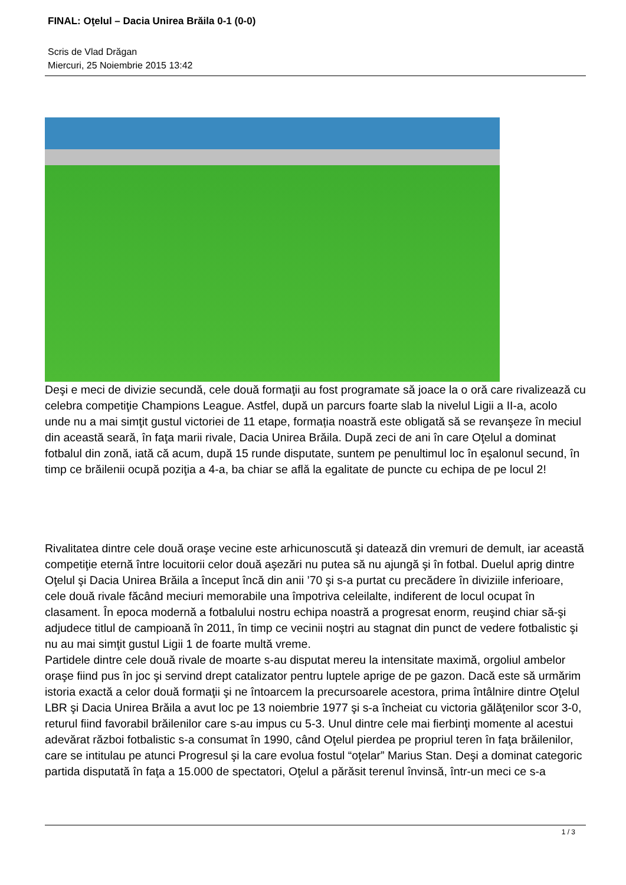FINAL: Oţelul – Dacia Unirea Brăila 0-1 (0-0)
Scris de Vlad Drăgan
Miercuri, 25 Noiembrie 2015 13:42
Deşi e meci de divizie secundă, cele două formaţii au fost programate să joace la o oră care rivalizează cu celebra competiţie Champions League. Astfel, după un parcurs foarte slab la nivelul Ligii a II-a, acolo unde nu a mai simţit gustul victoriei de 11 etape, formația noastră este obligată să se revanşeze în meciul din această seară, în faţa marii rivale, Dacia Unirea Brăila. După zeci de ani în care Oţelul a dominat fotbalul din zonă, iată că acum, după 15 runde disputate, suntem pe penultimul loc în eşalonul secund, în timp ce brăilenii ocupă poziţia a 4-a, ba chiar se aflǎ la egalitate de puncte cu echipa de pe locul 2!
Rivalitatea dintre cele două oraşe vecine este arhicunoscută şi datează din vremuri de demult, iar această competiţie eternă între locuitorii celor două aşezări nu putea să nu ajungă şi în fotbal. Duelul aprig dintre Oţelul şi Dacia Unirea Brăila a început încă din anii ’70 şi s-a purtat cu precădere în diviziile inferioare, cele două rivale făcând meciuri memorabile una împotriva celeilalte, indiferent de locul ocupat în clasament. În epoca modernă a fotbalului nostru echipa noastră a progresat enorm, reuşind chiar să-şi adjudece titlul de campioană în 2011, în timp ce vecinii noştri au stagnat din punct de vedere fotbalistic şi nu au mai simţit gustul Ligii 1 de foarte multă vreme.
Partidele dintre cele două rivale de moarte s-au disputat mereu la intensitate maximă, orgoliul ambelor oraşe fiind pus în joc şi servind drept catalizator pentru luptele aprige de pe gazon. Dacă este să urmărim istoria exactă a celor două formaţii şi ne întoarcem la precursoarele acestora, prima întâlnire dintre Oţelul LBR şi Dacia Unirea Brăila a avut loc pe 13 noiembrie 1977 şi s-a încheiat cu victoria gălăţenilor scor 3-0, returul fiind favorabil brăilenilor care s-au impus cu 5-3. Unul dintre cele mai fierbinţi momente al acestui adevărat război fotbalistic s-a consumat în 1990, când Oţelul pierdea pe propriul teren în faţa brăilenilor, care se intitulau pe atunci Progresul şi la care evolua fostul “oţelar” Marius Stan. Deşi a dominat categoric partida disputată în faţa a 15.000 de spectatori, Oţelul a părăsit terenul învinsă, într-un meci ce s-a
1 / 3